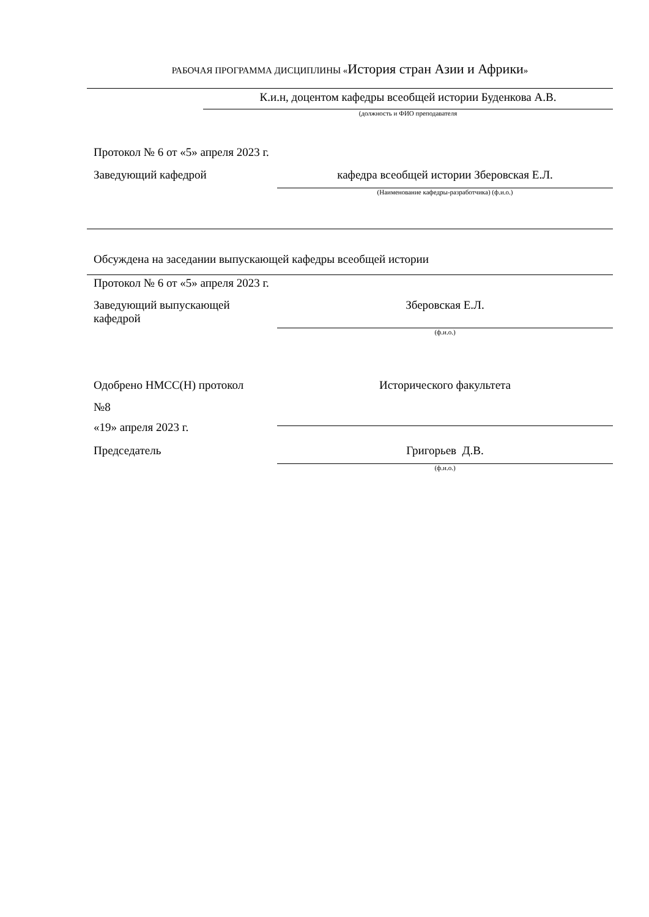РАБОЧАЯ ПРОГРАММА ДИСЦИПЛИНЫ «История стран Азии и Африки»
К.и.н, доцентом кафедры всеобщей истории Буденкова А.В.
(должность и ФИО преподавателя
Протокол № 6 от «5» апреля 2023 г.
Заведующий кафедрой кафедра всеобщей истории Зберовская Е.Л.
(Наименование кафедры-разработчика) (ф.и.о.)
Обсуждена на заседании выпускающей кафедры всеобщей истории
Протокол № 6 от «5» апреля 2023 г.
Заведующий выпускающей кафедрой
Зберовская Е.Л.
(ф.и.о.)
Одобрено НМСС(Н) протокол
№8
Исторического факультета
«19» апреля 2023 г.
Председатель Григорьев Д.В.
(ф.и.о.)